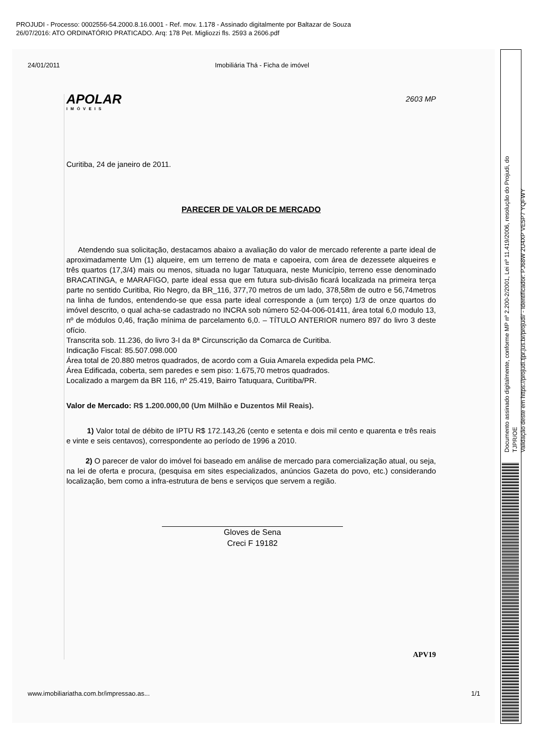PROJUDI - Processo: 0002556-54.2000.8.16.0001 - Ref. mov. 1.178 - Assinado digitalmente por Baltazar de Souza
26/07/2016: ATO ORDINATÓRIO PRATICADO. Arq: 178 Pet. Migliozzi fls. 2593 a 2606.pdf
Documento assinado digitalmente, conforme MP nº 2.200-2/2001, Lei nº 11.419/2006, resolução do Projudi, do TJPR/OE
Validação deste em https://projudi.tjpr.jus.br/projudi/ - Identificador: PJ68W 2U4XP VE5P7 YQFWY
24/01/2011 Imobiliária Thá - Ficha de imóvel
APOLAR
IMÓVEIS
2603 MP
Curitiba, 24 de janeiro de 2011.
PARECER DE VALOR DE MERCADO
Atendendo sua solicitação, destacamos abaixo a avaliação do valor de mercado referente a parte ideal de aproximadamente Um (1) alqueire, em um terreno de mata e capoeira, com área de dezessete alqueires e três quartos (17,3/4) mais ou menos, situada no lugar Tatuquara, neste Município, terreno esse denominado BRACATINGA, e MARAFIGO, parte ideal essa que em futura sub-divisão ficará localizada na primeira terça parte no sentido Curitiba, Rio Negro, da BR_116, 377,70 metros de um lado, 378,58m de outro e 56,74metros na linha de fundos, entendendo-se que essa parte ideal corresponde a (um terço) 1/3 de onze quartos do imóvel descrito, o qual acha-se cadastrado no INCRA sob número 52-04-006-01411, área total 6,0 modulo 13, nº de módulos 0,46, fração mínima de parcelamento 6,0. – TÍTULO ANTERIOR numero 897 do livro 3 deste ofício.
Transcrita sob. 11.236, do livro 3-I da 8ª Circunscrição da Comarca de Curitiba.
Indicação Fiscal: 85.507.098.000
Área total de 20.880 metros quadrados, de acordo com a Guia Amarela expedida pela PMC.
Área Edificada, coberta, sem paredes e sem piso: 1.675,70 metros quadrados.
Localizado a margem da BR 116, nº 25.419, Bairro Tatuquara, Curitiba/PR.
Valor de Mercado: R$ 1.200.000,00 (Um Milhão e Duzentos Mil Reais).
1) Valor total de débito de IPTU R$ 172.143,26 (cento e setenta e dois mil cento e quarenta e três reais e vinte e seis centavos), correspondente ao período de 1996 a 2010.
2) O parecer de valor do imóvel foi baseado em análise de mercado para comercialização atual, ou seja, na lei de oferta e procura, (pesquisa em sites especializados, anúncios Gazeta do povo, etc.) considerando localização, bem como a infra-estrutura de bens e serviços que servem a região.
Gloves de Sena
Creci F 19182
APV19
www.imobiliariatha.com.br/impressao.as... 1/1